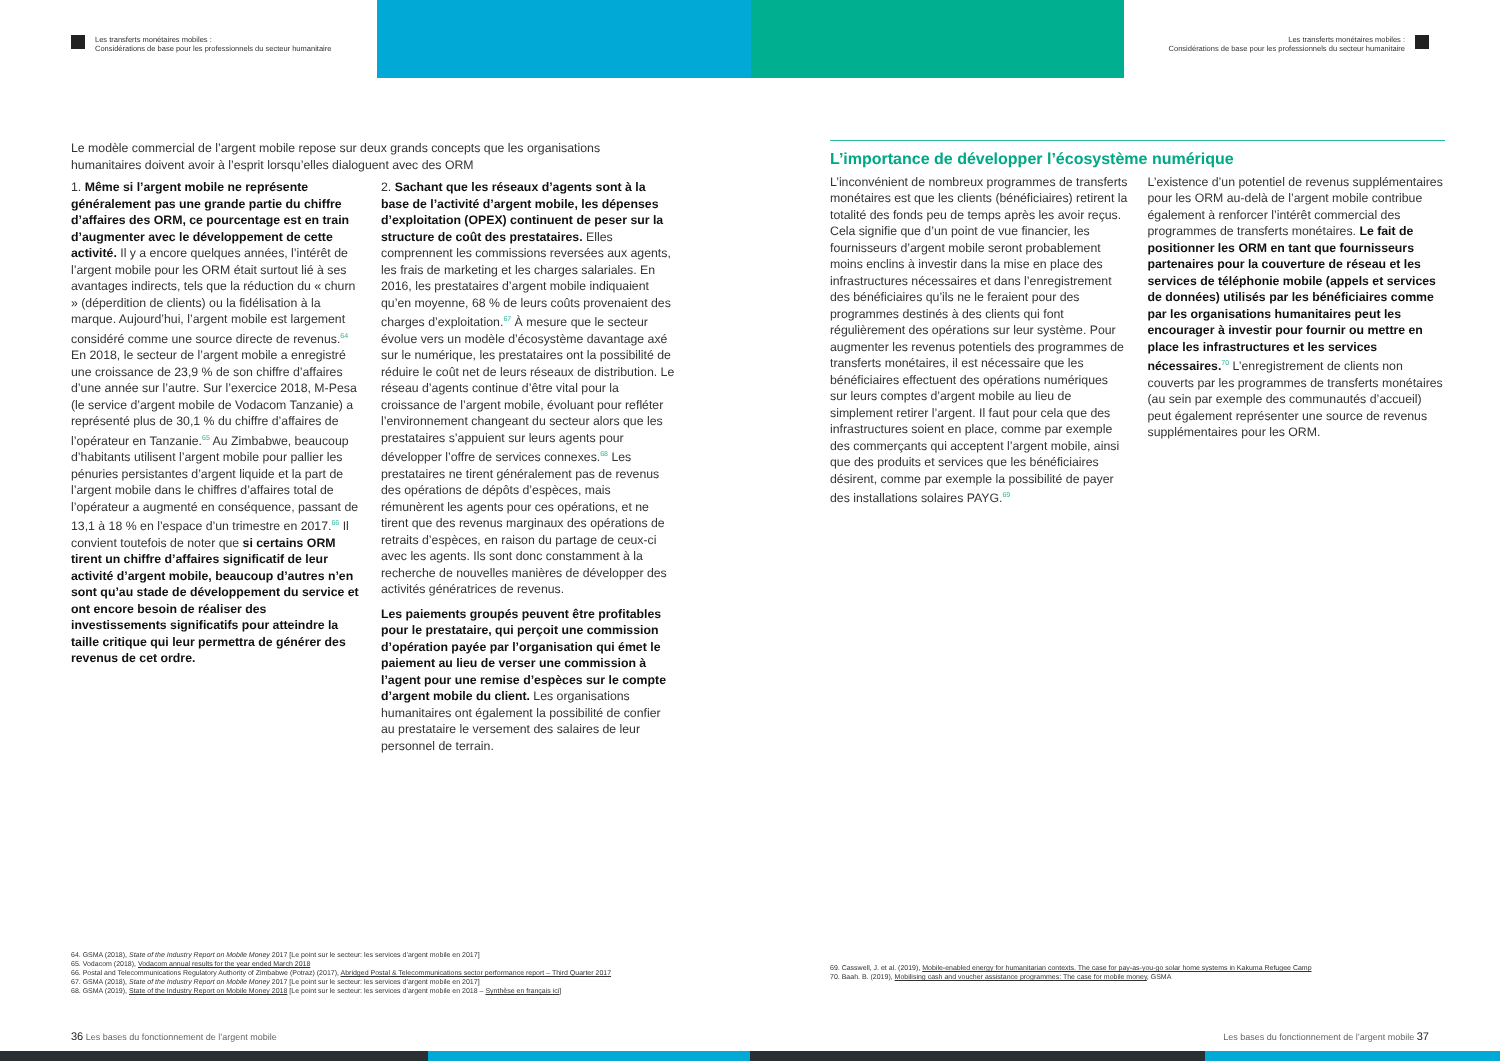Les transferts monétaires mobiles :
Considérations de base pour les professionnels du secteur humanitaire
Les transferts monétaires mobiles :
Considérations de base pour les professionnels du secteur humanitaire
Le modèle commercial de l’argent mobile repose sur deux grands concepts que les organisations humanitaires doivent avoir à l’esprit lorsqu’elles dialoguent avec des ORM
1. Même si l’argent mobile ne représente généralement pas une grande partie du chiffre d’affaires des ORM, ce pourcentage est en train d’augmenter avec le développement de cette activité. Il y a encore quelques années, l’intérêt de l’argent mobile pour les ORM était surtout lié à ses avantages indirects, tels que la réduction du « churn » (déperdition de clients) ou la fidélisation à la marque. Aujourd’hui, l’argent mobile est largement considéré comme une source directe de revenus.<sup>64</sup> En 2018, le secteur de l’argent mobile a enregistré une croissance de 23,9 % de son chiffre d’affaires d’une année sur l’autre. Sur l’exercice 2018, M-Pesa (le service d’argent mobile de Vodacom Tanzanie) a représenté plus de 30,1 % du chiffre d’affaires de l’opérateur en Tanzanie.<sup>65</sup> Au Zimbabwe, beaucoup d’habitants utilisent l’argent mobile pour pallier les pénuries persistantes d’argent liquide et la part de l’argent mobile dans le chiffres d’affaires total de l’opérateur a augmenté en conséquence, passant de 13,1 à 18 % en l’espace d’un trimestre en 2017.<sup>66</sup> Il convient toutefois de noter que si certains ORM tirent un chiffre d’affaires significatif de leur activité d’argent mobile, beaucoup d’autres n’en sont qu’au stade de développement du service et ont encore besoin de réaliser des investissements significatifs pour atteindre la taille critique qui leur permettra de générer des revenus de cet ordre.
2. Sachant que les réseaux d’agents sont à la base de l’activité d’argent mobile, les dépenses d’exploitation (OPEX) continuent de peser sur la structure de coût des prestataires. Elles comprennent les commissions reversées aux agents, les frais de marketing et les charges salariales. En 2016, les prestataires d’argent mobile indiquaient qu’en moyenne, 68 % de leurs coûts provenaient des charges d’exploitation.<sup>67</sup> À mesure que le secteur évolue vers un modèle d’écosystème davantage axé sur le numérique, les prestataires ont la possibilité de réduire le coût net de leurs réseaux de distribution. Le réseau d’agents continue d’être vital pour la croissance de l’argent mobile, évoluant pour refléter l’environnement changeant du secteur alors que les prestataires s’appuient sur leurs agents pour développer l’offre de services connexes.<sup>68</sup> Les prestataires ne tirent généralement pas de revenus des opérations de dépôts d’espèces, mais rémunèrent les agents pour ces opérations, et ne tirent que des revenus marginaux des opérations de retraits d’espèces, en raison du partage de ceux-ci avec les agents. Ils sont donc constamment à la recherche de nouvelles manières de développer des activités génératrices de revenus.
Les paiements groupés peuvent être profitables pour le prestataire, qui perçoit une commission d’opération payée par l’organisation qui émet le paiement au lieu de verser une commission à l’agent pour une remise d’espèces sur le compte d’argent mobile du client. Les organisations humanitaires ont également la possibilité de confier au prestataire le versement des salaires de leur personnel de terrain.
L’importance de développer l’écosystème numérique
L’inconvénient de nombreux programmes de transferts monétaires est que les clients (bénéficiaires) retirent la totalité des fonds peu de temps après les avoir reçus. Cela signifie que d’un point de vue financier, les fournisseurs d’argent mobile seront probablement moins enclins à investir dans la mise en place des infrastructures nécessaires et dans l’enregistrement des bénéficiaires qu’ils ne le feraient pour des programmes destinés à des clients qui font régulièrement des opérations sur leur système. Pour augmenter les revenus potentiels des programmes de transferts monétaires, il est nécessaire que les bénéficiaires effectuent des opérations numériques sur leurs comptes d’argent mobile au lieu de simplement retirer l’argent. Il faut pour cela que des infrastructures soient en place, comme par exemple des commerçants qui acceptent l’argent mobile, ainsi que des produits et services que les bénéficiaires désirent, comme par exemple la possibilité de payer des installations solaires PAYG.<sup>69</sup>
L’existence d’un potentiel de revenus supplémentaires pour les ORM au-delà de l’argent mobile contribue également à renforcer l’intérêt commercial des programmes de transferts monétaires. Le fait de positionner les ORM en tant que fournisseurs partenaires pour la couverture de réseau et les services de téléphonie mobile (appels et services de données) utilisés par les bénéficiaires comme par les organisations humanitaires peut les encourager à investir pour fournir ou mettre en place les infrastructures et les services nécessaires.<sup>70</sup> L’enregistrement de clients non couverts par les programmes de transferts monétaires (au sein par exemple des communautés d’accueil) peut également représenter une source de revenus supplémentaires pour les ORM.
64. GSMA (2018), State of the Industry Report on Mobile Money 2017 [Le point sur le secteur: les services d’argent mobile en 2017]
65. Vodacom (2018), Vodacom annual results for the year ended March 2018
66. Postal and Telecommunications Regulatory Authority of Zimbabwe (Potraz) (2017), Abridged Postal & Telecommunications sector performance report – Third Quarter 2017
67. GSMA (2018), State of the Industry Report on Mobile Money 2017 [Le point sur le secteur: les services d’argent mobile en 2017]
68. GSMA (2019), State of the Industry Report on Mobile Money 2018 [Le point sur le secteur: les services d’argent mobile en 2018 – Synthèse en français ici]
69. Casswell, J. et al. (2019), Mobile-enabled energy for humanitarian contexts. The case for pay-as-you-go solar home systems in Kakuma Refugee Camp
70. Baah. B. (2019), Mobilising cash and voucher assistance programmes: The case for mobile money, GSMA
36 Les bases du fonctionnement de l’argent mobile
Les bases du fonctionnement de l’argent mobile 37